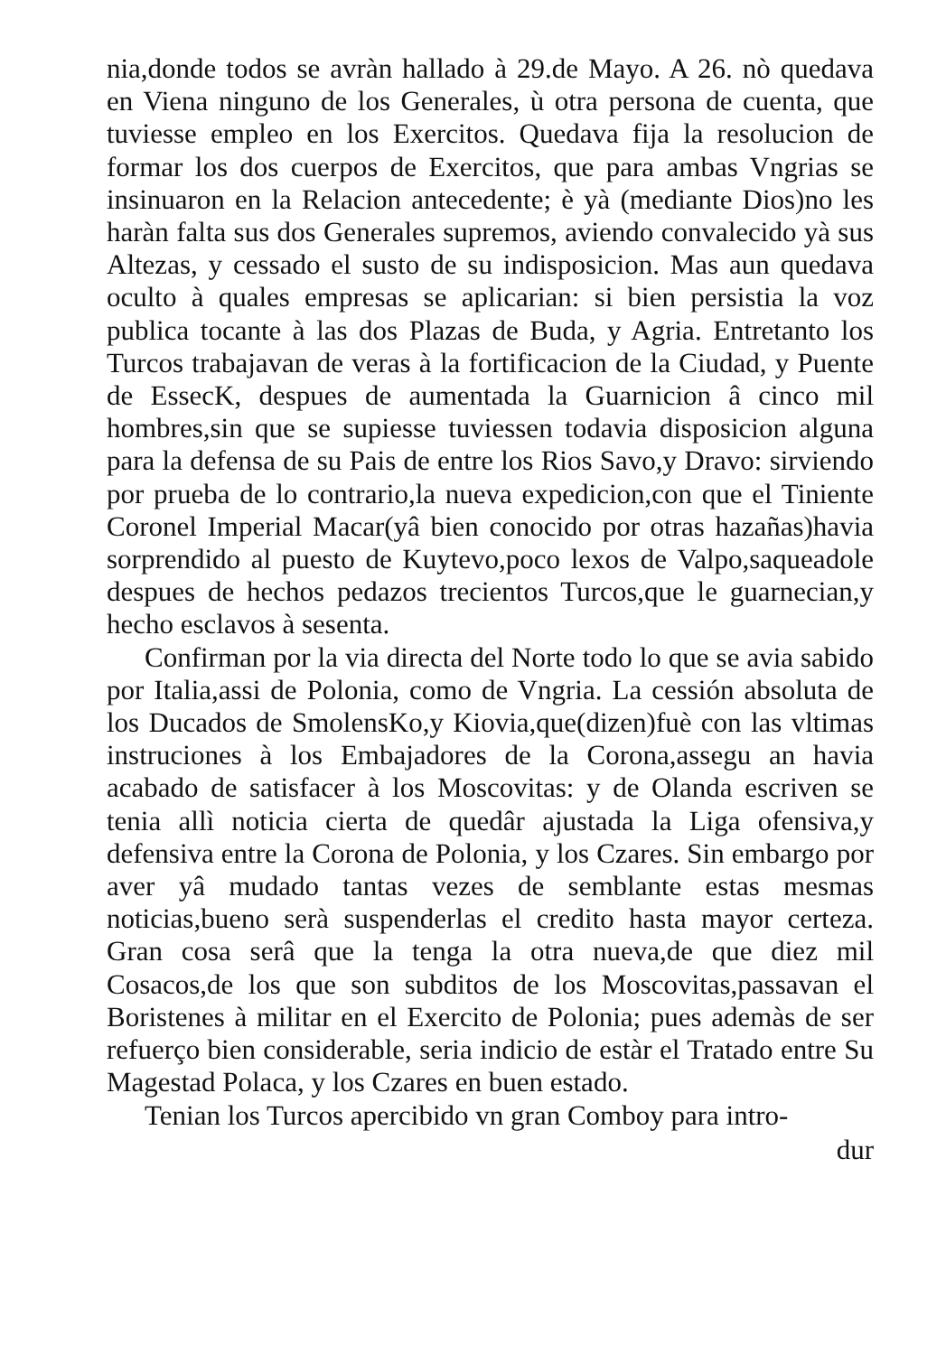nia,donde todos se avràn hallado à 29.de Mayo. A 26. nò quedava en Viena ninguno de los Generales, ù otra persona de cuenta, que tuviesse empleo en los Exercitos. Quedava fija la resolucion de formar los dos cuerpos de Exercitos, que para ambas Vngrias se insinuaron en la Relacion antecedente; è yà (mediante Dios)no les haràn falta sus dos Generales supremos, aviendo convalecido yà sus Altezas, y cessado el susto de su indisposicion. Mas aun quedava oculto à quales empresas se aplicarian: si bien persistia la voz publica tocante à las dos Plazas de Buda, y Agria. Entretanto los Turcos trabajavan de veras à la fortificacion de la Ciudad, y Puente de EssecK, despues de aumentada la Guarnicion â cinco mil hombres,sin que se supiesse tuviessen todavia disposicion alguna para la defensa de su Pais de entre los Rios Savo,y Dravo: sirviendo por prueba de lo contrario,la nueva expedicion,con que el Tiniente Coronel Imperial Macar(yâ bien conocido por otras hazañas)havia sorprendido al puesto de Kuytevo,poco lexos de Valpo,saqueadole despues de hechos pedazos trecientos Turcos,que le guarnecian,y hecho esclavos à sesenta.
Confirman por la via directa del Norte todo lo que se avia sabido por Italia,assi de Polonia, como de Vngria. La cessión absoluta de los Ducados de SmolensKo,y Kiovia,que(dizen)fuè con las vltimas instruciones à los Embajadores de la Corona,assegu an havia acabado de satisfacer à los Moscovitas: y de Olanda escriven se tenia allì noticia cierta de quedâr ajustada la Liga ofensiva,y defensiva entre la Corona de Polonia, y los Czares. Sin embargo por aver yâ mudado tantas vezes de semblante estas mesmas noticias,bueno serà suspenderlas el credito hasta mayor certeza. Gran cosa serâ que la tenga la otra nueva,de que diez mil Cosacos,de los que son subditos de los Moscovitas,passavan el Boristenes à militar en el Exercito de Polonia; pues ademàs de ser refuerço bien considerable, seria indicio de estàr el Tratado entre Su Magestad Polaca, y los Czares en buen estado.
Tenian los Turcos apercibido vn gran Comboy para intro-
dur